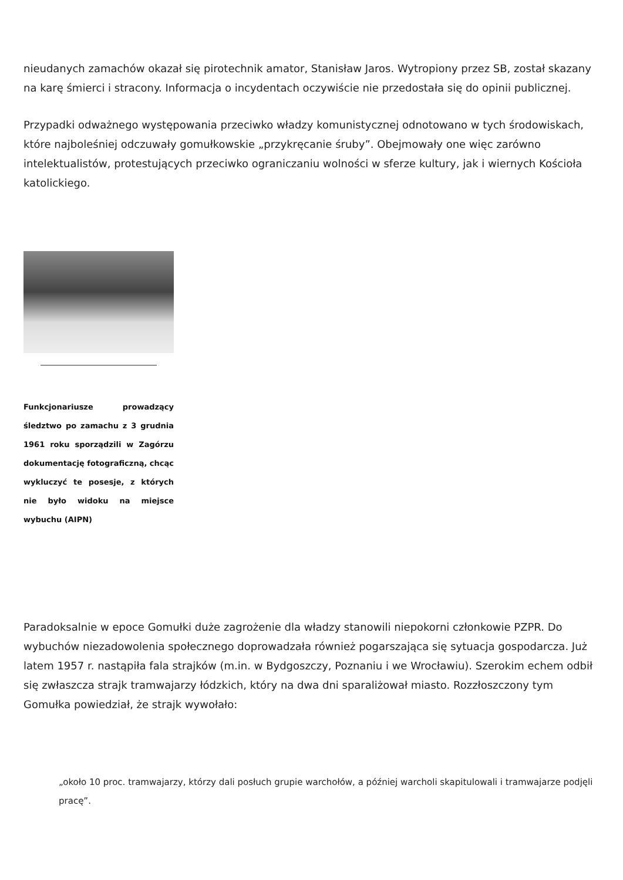nieudanych zamachów okazał się pirotechnik amator, Stanisław Jaros. Wytropiony przez SB, został skazany na karę śmierci i stracony. Informacja o incydentach oczywiście nie przedostała się do opinii publicznej.
Przypadki odważnego występowania przeciwko władzy komunistycznej odnotowano w tych środowiskach, które najboleśniej odczuwały gomułkowskie „przykręcanie śruby”. Obejmowały one więc zarówno intelektualistów, protestujących przeciwko ograniczaniu wolności w sferze kultury, jak i wiernych Kościoła katolickiego.
Funkcjonariusze prowadzący śledztwo po zamachu z 3 grudnia 1961 roku sporządzili w Zagórzu dokumentację fotograficzną, chcąc wykluczyć te posesje, z których nie było widoku na miejsce wybuchu (AIPN)
Paradoksalnie w epoce Gomułki duże zagrożenie dla władzy stanowili niepokorni członkowie PZPR. Do wybuchów niezadowolenia społecznego doprowadzała również pogarszająca się sytuacja gospodarcza. Już latem 1957 r. nastąpiła fala strajków (m.in. w Bydgoszczy, Poznaniu i we Wrocławiu). Szerokim echem odbił się zwłaszcza strajk tramwajarzy łódzkich, który na dwa dni sparaliżował miasto. Rozzłoszczony tym Gomułka powiedział, że strajk wywołało:
„około 10 proc. tramwajarzy, którzy dali posłuch grupie warchołów, a później warcholi skapitulowali i tramwajarze podjęli pracę”.